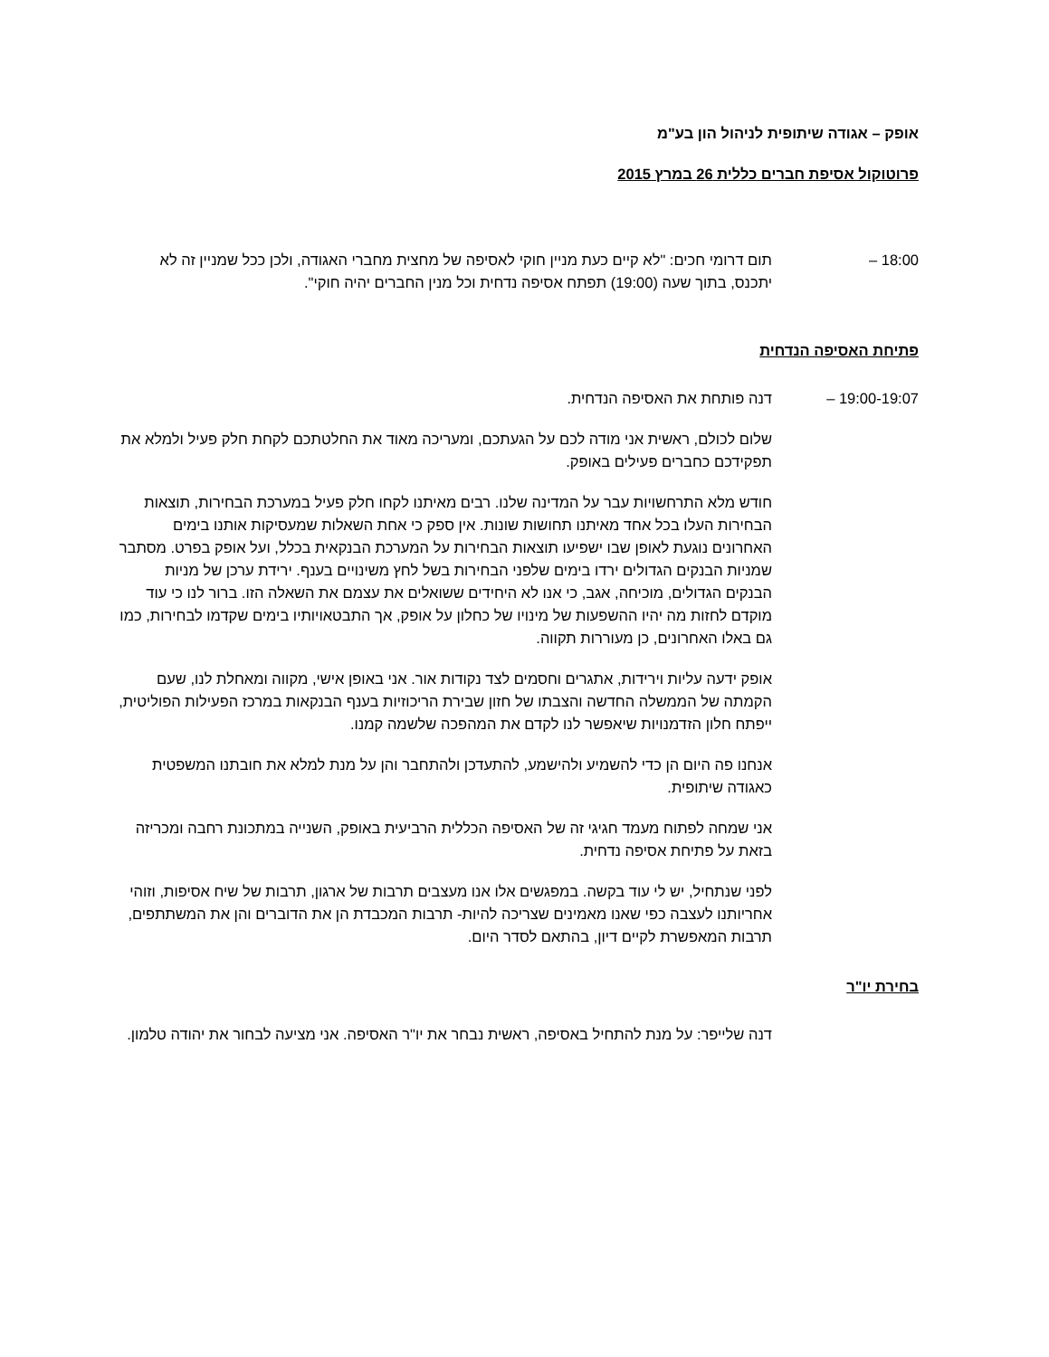אופק – אגודה שיתופית לניהול הון בע"מ
פרוטוקול אסיפת חברים כללית 26 במרץ 2015
18:00 – תום דרומי חכים: "לא קיים כעת מניין חוקי לאסיפה של מחצית מחברי האגודה, ולכן ככל שמניין זה לא יתכנס, בתוך שעה (19:00) תפתח אסיפה נדחית וכל מנין החברים יהיה חוקי".
פתיחת האסיפה הנדחית
19:00-19:07 – דנה פותחת את האסיפה הנדחית.
שלום לכולם, ראשית אני מודה לכם על הגעתכם, ומעריכה מאוד את החלטתכם לקחת חלק פעיל ולמלא את תפקידכם כחברים פעילים באופק.
חודש מלא התרחשויות עבר על המדינה שלנו. רבים מאיתנו לקחו חלק פעיל במערכת הבחירות, תוצאות הבחירות העלו בכל אחד מאיתנו תחושות שונות. אין ספק כי אחת השאלות שמעסיקות אותנו בימים האחרונים נוגעת לאופן שבו ישפיעו תוצאות הבחירות על המערכת הבנקאית בכלל, ועל אופק בפרט. מסתבר שמניות הבנקים הגדולים ירדו בימים שלפני הבחירות בשל לחץ משינויים בענף. ירידת ערכן של מניות הבנקים הגדולים, מוכיחה, אגב, כי אנו לא היחידים ששואלים את עצמם את השאלה הזו. ברור לנו כי עוד מוקדם לחזות מה יהיו ההשפעות של מינויו של כחלון על אופק, אך התבטאויותיו בימים שקדמו לבחירות, כמו גם באלו האחרונים, כן מעוררות תקווה.
אופק ידעה עליות וירידות, אתגרים וחסמים לצד נקודות אור. אני באופן אישי, מקווה ומאחלת לנו, שעם הקמתה של הממשלה החדשה והצבתו של חזון שבירת הריכוזיות בענף הבנקאות במרכז הפעילות הפוליטית, ייפתח חלון הזדמנויות שיאפשר לנו לקדם את המהפכה שלשמה קמנו.
אנחנו פה היום הן כדי להשמיע ולהישמע, להתעדכן ולהתחבר והן על מנת למלא את חובתנו המשפטית כאגודה שיתופית.
אני שמחה לפתוח מעמד חגיגי זה של האסיפה הכללית הרביעית באופק, השנייה במתכונת רחבה ומכריזה בזאת על פתיחת אסיפה נדחית.
לפני שנתחיל, יש לי עוד בקשה. במפגשים אלו אנו מעצבים תרבות של ארגון, תרבות של שיח אסיפות, וזוהי אחריותנו לעצבה כפי שאנו מאמינים שצריכה להיות- תרבות המכבדת הן את הדוברים והן את המשתתפים, תרבות המאפשרת לקיים דיון, בהתאם לסדר היום.
בחירת יו"ר
דנה שלייפר: על מנת להתחיל באסיפה, ראשית נבחר את יו"ר האסיפה. אני מציעה לבחור את יהודה טלמון.